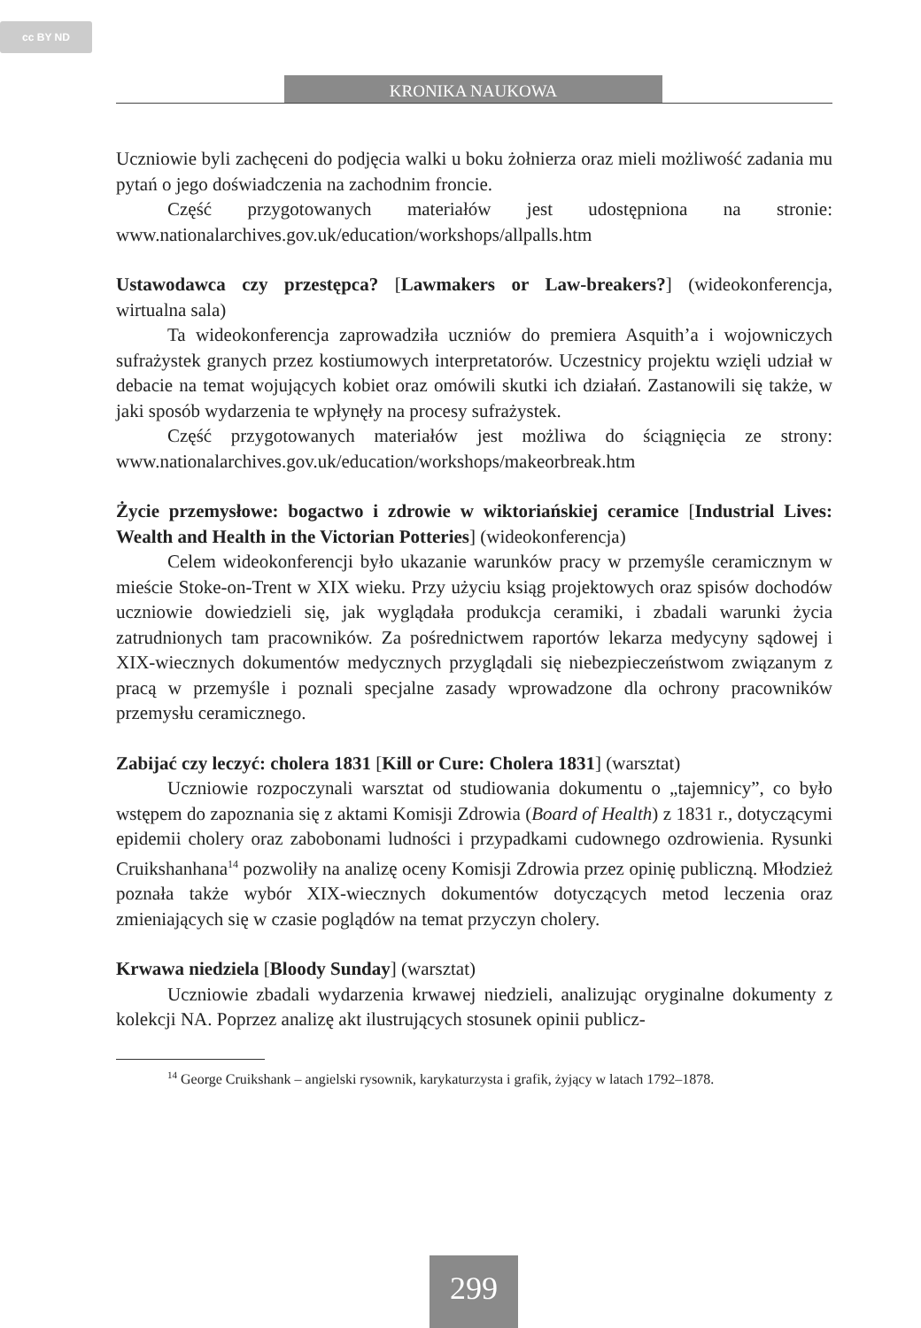cc BY ND
KRONIKA NAUKOWA
Uczniowie byli zachęceni do podjęcia walki u boku żołnierza oraz mieli możliwość zadania mu pytań o jego doświadczenia na zachodnim froncie.
Część przygotowanych materiałów jest udostępniona na stronie: www.nationalarchives.gov.uk/education/workshops/allpalls.htm
Ustawodawca czy przestępca? [Lawmakers or Law-breakers?] (wideokonferencja, wirtualna sala)
Ta wideokonferencja zaprowadziła uczniów do premiera Asquith’a i wojowniczych sufrażystek granych przez kostiumowych interpretatorów. Uczestnicy projektu wzięli udział w debacie na temat wojujących kobiet oraz omówili skutki ich działań. Zastanowili się także, w jaki sposób wydarzenia te wpłynęły na procesy sufrażystek.
Część przygotowanych materiałów jest możliwa do ściągnięcia ze strony: www.nationalarchives.gov.uk/education/workshops/makeorbreak.htm
Życie przemysłowe: bogactwo i zdrowie w wiktoriańskiej ceramice [Industrial Lives: Wealth and Health in the Victorian Potteries] (wideokonferencja)
Celem wideokonferencji było ukazanie warunków pracy w przemyśle ceramicznym w mieście Stoke-on-Trent w XIX wieku. Przy użyciu ksiąg projektowych oraz spisów dochodów uczniowie dowiedzieli się, jak wyglądała produkcja ceramiki, i zbadali warunki życia zatrudnionych tam pracowników. Za pośrednictwem raportów lekarza medycyny sądowej i XIX-wiecznych dokumentów medycznych przyglądali się niebezpieczeństwom związanym z pracą w przemyśle i poznali specjalne zasady wprowadzone dla ochrony pracowników przemysłu ceramicznego.
Zabijać czy leczyć: cholera 1831 [Kill or Cure: Cholera 1831] (warsztat)
Uczniowie rozpoczynali warsztat od studiowania dokumentu o „tajemnicy”, co było wstępem do zapoznania się z aktami Komisji Zdrowia (Board of Health) z 1831 r., dotyczącymi epidemii cholery oraz zabobonami ludności i przypadkami cudownego ozdrowienia. Rysunki Cruikshanhana<sup>14</sup> pozwoliły na analizę oceny Komisji Zdrowia przez opinię publiczną. Młodzież poznała także wybór XIX-wiecznych dokumentów dotyczących metod leczenia oraz zmieniających się w czasie poglądów na temat przyczyn cholery.
Krwawa niedziela [Bloody Sunday] (warsztat)
Uczniowie zbadali wydarzenia krwawej niedzieli, analizując oryginalne dokumenty z kolekcji NA. Poprzez analizę akt ilustrujących stosunek opinii publicz-
<sup>14</sup> George Cruikshank – angielski rysownik, karykaturzysta i grafik, żyjący w latach 1792–1878.
299